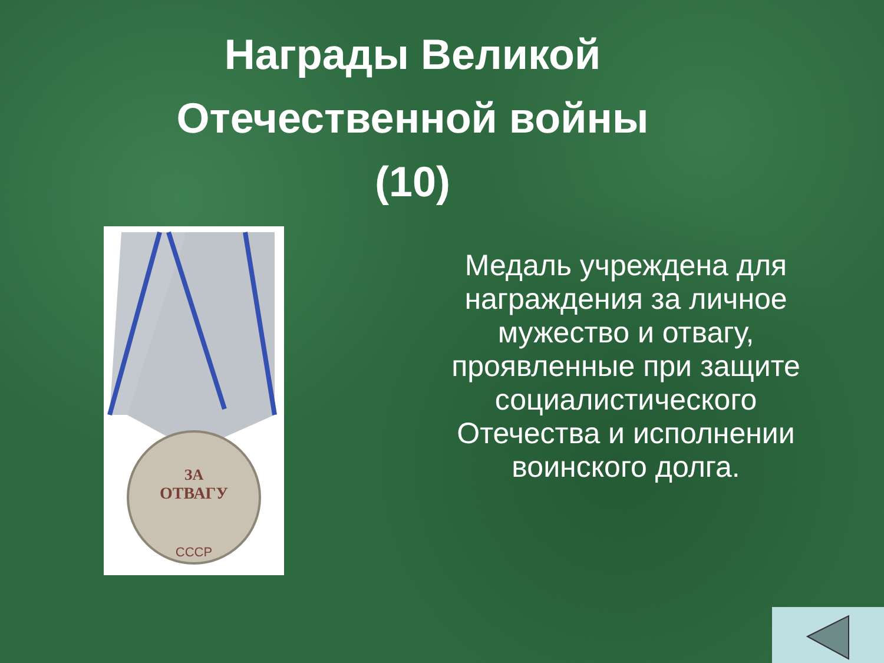Награды Великой
Отечественной войны
(10)
ЗА
ОТВАГУ
СССР
Медаль учреждена для награждения за личное мужество и отвагу, проявленные при защите социалистического Отечества и исполнении воинского долга.